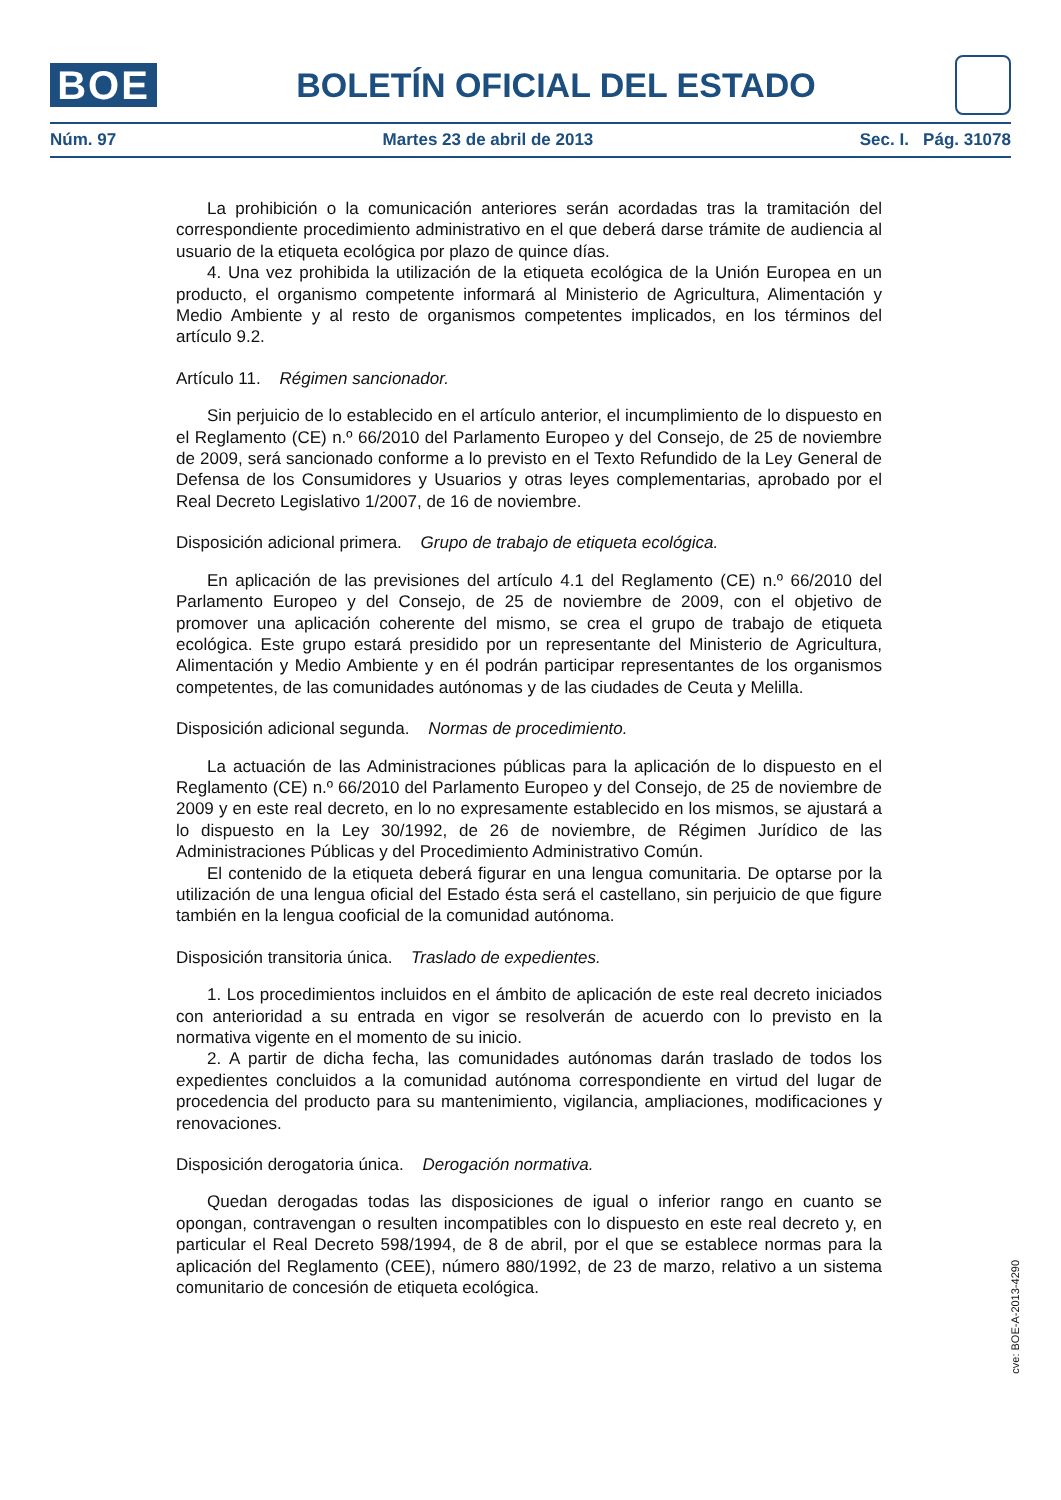BOE
BOLETÍN OFICIAL DEL ESTADO
Núm. 97 Martes 23 de abril de 2013 Sec. I. Pág. 31078
La prohibición o la comunicación anteriores serán acordadas tras la tramitación del correspondiente procedimiento administrativo en el que deberá darse trámite de audiencia al usuario de la etiqueta ecológica por plazo de quince días.
4. Una vez prohibida la utilización de la etiqueta ecológica de la Unión Europea en un producto, el organismo competente informará al Ministerio de Agricultura, Alimentación y Medio Ambiente y al resto de organismos competentes implicados, en los términos del artículo 9.2.
Artículo 11. Régimen sancionador.
Sin perjuicio de lo establecido en el artículo anterior, el incumplimiento de lo dispuesto en el Reglamento (CE) n.º 66/2010 del Parlamento Europeo y del Consejo, de 25 de noviembre de 2009, será sancionado conforme a lo previsto en el Texto Refundido de la Ley General de Defensa de los Consumidores y Usuarios y otras leyes complementarias, aprobado por el Real Decreto Legislativo 1/2007, de 16 de noviembre.
Disposición adicional primera. Grupo de trabajo de etiqueta ecológica.
En aplicación de las previsiones del artículo 4.1 del Reglamento (CE) n.º 66/2010 del Parlamento Europeo y del Consejo, de 25 de noviembre de 2009, con el objetivo de promover una aplicación coherente del mismo, se crea el grupo de trabajo de etiqueta ecológica. Este grupo estará presidido por un representante del Ministerio de Agricultura, Alimentación y Medio Ambiente y en él podrán participar representantes de los organismos competentes, de las comunidades autónomas y de las ciudades de Ceuta y Melilla.
Disposición adicional segunda. Normas de procedimiento.
La actuación de las Administraciones públicas para la aplicación de lo dispuesto en el Reglamento (CE) n.º 66/2010 del Parlamento Europeo y del Consejo, de 25 de noviembre de 2009 y en este real decreto, en lo no expresamente establecido en los mismos, se ajustará a lo dispuesto en la Ley 30/1992, de 26 de noviembre, de Régimen Jurídico de las Administraciones Públicas y del Procedimiento Administrativo Común.
El contenido de la etiqueta deberá figurar en una lengua comunitaria. De optarse por la utilización de una lengua oficial del Estado ésta será el castellano, sin perjuicio de que figure también en la lengua cooficial de la comunidad autónoma.
Disposición transitoria única. Traslado de expedientes.
1. Los procedimientos incluidos en el ámbito de aplicación de este real decreto iniciados con anterioridad a su entrada en vigor se resolverán de acuerdo con lo previsto en la normativa vigente en el momento de su inicio.
2. A partir de dicha fecha, las comunidades autónomas darán traslado de todos los expedientes concluidos a la comunidad autónoma correspondiente en virtud del lugar de procedencia del producto para su mantenimiento, vigilancia, ampliaciones, modificaciones y renovaciones.
Disposición derogatoria única. Derogación normativa.
Quedan derogadas todas las disposiciones de igual o inferior rango en cuanto se opongan, contravengan o resulten incompatibles con lo dispuesto en este real decreto y, en particular el Real Decreto 598/1994, de 8 de abril, por el que se establece normas para la aplicación del Reglamento (CEE), número 880/1992, de 23 de marzo, relativo a un sistema comunitario de concesión de etiqueta ecológica.
cve: BOE-A-2013-4290